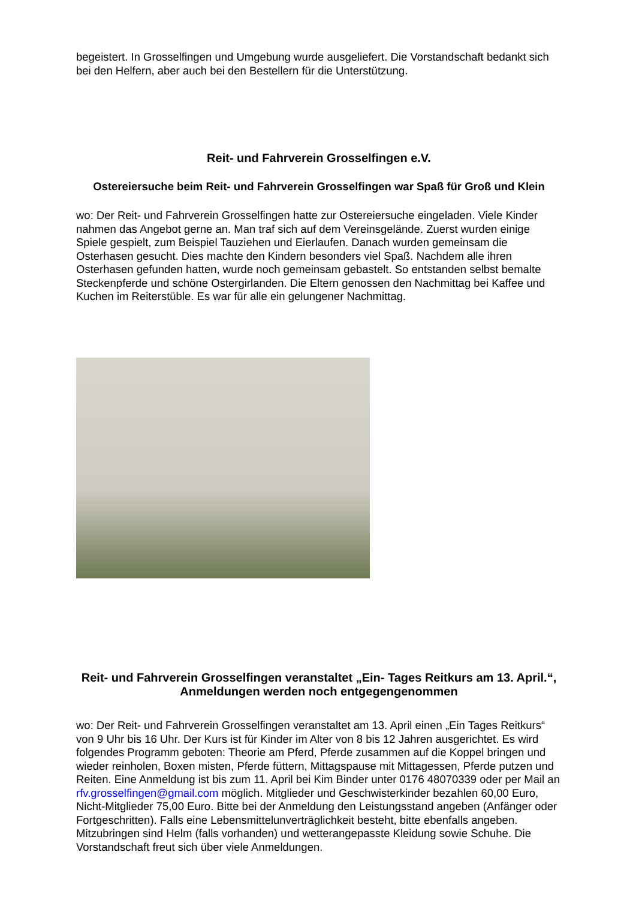begeistert. In Grosselfingen und Umgebung wurde ausgeliefert. Die Vorstandschaft bedankt sich bei den Helfern, aber auch bei den Bestellern für die Unterstützung.
Reit- und Fahrverein Grosselfingen e.V.
Ostereiersuche beim Reit- und Fahrverein Grosselfingen war Spaß für Groß und Klein
wo: Der Reit- und Fahrverein Grosselfingen hatte zur Ostereiersuche eingeladen. Viele Kinder nahmen das Angebot gerne an. Man traf sich auf dem Vereinsgelände. Zuerst wurden einige Spiele gespielt, zum Beispiel Tauziehen und Eierlaufen. Danach wurden gemeinsam die Osterhasen gesucht. Dies machte den Kindern besonders viel Spaß. Nachdem alle ihren Osterhasen gefunden hatten, wurde noch gemeinsam gebastelt. So entstanden selbst bemalte Steckenpferde und schöne Ostergirlanden. Die Eltern genossen den Nachmittag bei Kaffee und Kuchen im Reiterstüble. Es war für alle ein gelungener Nachmittag.
Reit- und Fahrverein Grosselfingen veranstaltet „Ein- Tages Reitkurs am 13. April.“, Anmeldungen werden noch entgegengenommen
wo: Der Reit- und Fahrverein Grosselfingen veranstaltet am 13. April einen „Ein Tages Reitkurs“ von 9 Uhr bis 16 Uhr. Der Kurs ist für Kinder im Alter von 8 bis 12 Jahren ausgerichtet. Es wird folgendes Programm geboten: Theorie am Pferd, Pferde zusammen auf die Koppel bringen und wieder reinholen, Boxen misten, Pferde füttern, Mittagspause mit Mittagessen, Pferde putzen und Reiten. Eine Anmeldung ist bis zum 11. April bei Kim Binder unter 0176 48070339 oder per Mail an rfv.grosselfingen@gmail.com möglich. Mitglieder und Geschwisterkinder bezahlen 60,00 Euro, Nicht-Mitglieder 75,00 Euro. Bitte bei der Anmeldung den Leistungsstand angeben (Anfänger oder Fortgeschritten). Falls eine Lebensmittelunverträglichkeit besteht, bitte ebenfalls angeben. Mitzubringen sind Helm (falls vorhanden) und wetterangepasste Kleidung sowie Schuhe. Die Vorstandschaft freut sich über viele Anmeldungen.